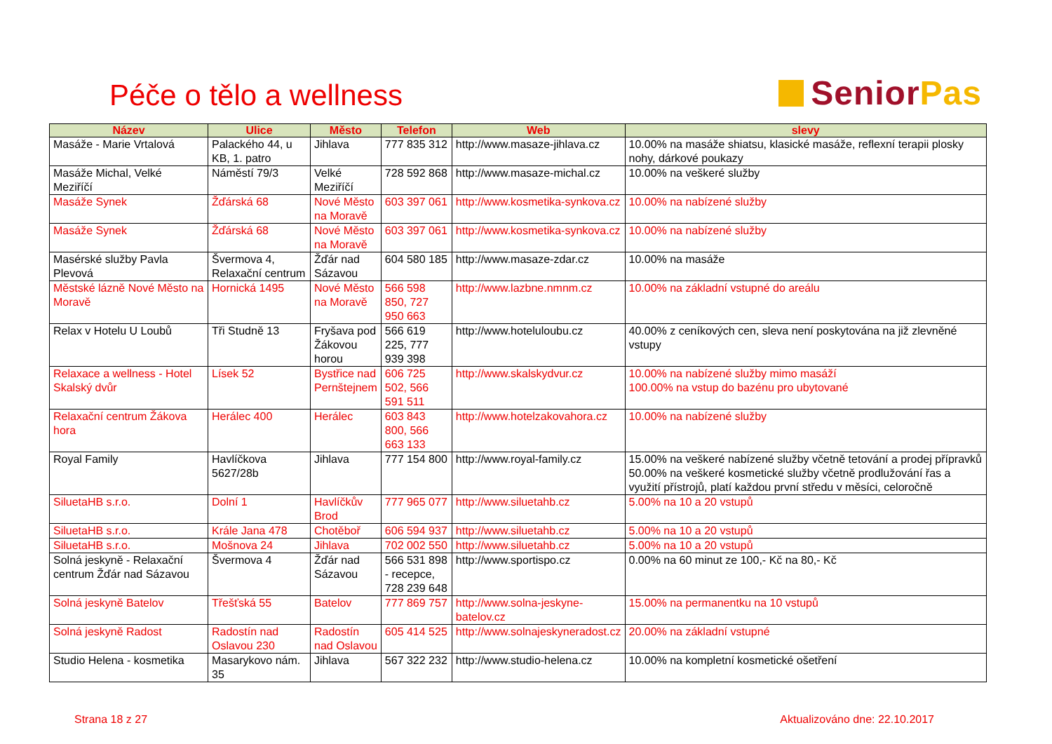Péče o tělo a wellness
Senior Pas
| Název | Ulice | Město | Telefon | Web | slevy |
| --- | --- | --- | --- | --- | --- |
| Masáže - Marie Vrtalová | Palackého 44, u KB, 1. patro | Jihlava | 777 835 312 | http://www.masaze-jihlava.cz | 10.00% na masáže shiatsu, klasické masáže, reflexní terapii plosky nohy, dárkové poukazy |
| Masáže Michal, Velké Meziříčí | Náměstí 79/3 | Velké Meziříčí | 728 592 868 | http://www.masaze-michal.cz | 10.00% na veškeré služby |
| Masáže Synek | Žďárská 68 | Nové Město na Moravě | 603 397 061 | http://www.kosmetika-synkova.cz | 10.00% na nabízené služby |
| Masáže Synek | Žďárská 68 | Nové Město na Moravě | 603 397 061 | http://www.kosmetika-synkova.cz | 10.00% na nabízené služby |
| Masérské služby Pavla Plevová | Švermova 4, Relaxační centrum | Žďár nad Sázavou | 604 580 185 | http://www.masaze-zdar.cz | 10.00% na masáže |
| Městské lázně Nové Město na Moravě | Hornická 1495 | Nové Město na Moravě | 566 598 850, 727 950 663 | http://www.lazbne.nmnm.cz | 10.00% na základní vstupné do areálu |
| Relax v Hotelu U Loubů | Tři Studně 13 | Fryšava pod Žákovou horou | 566 619 225, 777 939 398 | http://www.hoteluloubu.cz | 40.00% z ceníkových cen, sleva není poskytována na již zlevněné vstupy |
| Relaxace a wellness - Hotel Skalský dvůr | Lísek 52 | Bystřice nad Pernštejnem | 606 725 502, 566 591 511 | http://www.skalskydvur.cz | 10.00% na nabízené služby mimo masáží 100.00% na vstup do bazénu pro ubytované |
| Relaxační centrum Žákova hora | Herálec 400 | Herálec | 603 843 800, 566 663 133 | http://www.hotelzakovahora.cz | 10.00% na nabízené služby |
| Royal Family | Havlíčkova 5627/28b | Jihlava | 777 154 800 | http://www.royal-family.cz | 15.00% na veškeré nabízené služby včetně tetování a prodej přípravků 50.00% na veškeré kosmetické služby včetně prodlužování řas a využití přístrojů, platí každou první středu v měsíci, celoročně |
| SiluetaHB s.r.o. | Dolní 1 | Havlíčkův Brod | 777 965 077 | http://www.siluetahb.cz | 5.00% na 10 a 20 vstupů |
| SiluetaHB s.r.o. | Krále Jana 478 | Chotěboř | 606 594 937 | http://www.siluetahb.cz | 5.00% na 10 a 20 vstupů |
| SiluetaHB s.r.o. | Mošnova 24 | Jihlava | 702 002 550 | http://www.siluetahb.cz | 5.00% na 10 a 20 vstupů |
| Solná jeskyně - Relaxační centrum Žďár nad Sázavou | Švermova 4 | Žďár nad Sázavou | 566 531 898 - recepce, 728 239 648 | http://www.sportispo.cz | 0.00% na 60 minut ze 100,- Kč na 80,- Kč |
| Solná jeskyně Batelov | Třešťská 55 | Batelov | 777 869 757 | http://www.solna-jeskyne-batelov.cz | 15.00% na permanentku na 10 vstupů |
| Solná jeskyně Radost | Radostín nad Oslavou 230 | Radostín nad Oslavou | 605 414 525 | http://www.solnajeskyneradost.cz | 20.00% na základní vstupné |
| Studio Helena - kosmetika | Masarykovo nám. 35 | Jihlava | 567 322 232 | http://www.studio-helena.cz | 10.00% na kompletní kosmetické ošetření |
Strana 18 z 27 Aktualizováno dne: 22.10.2017